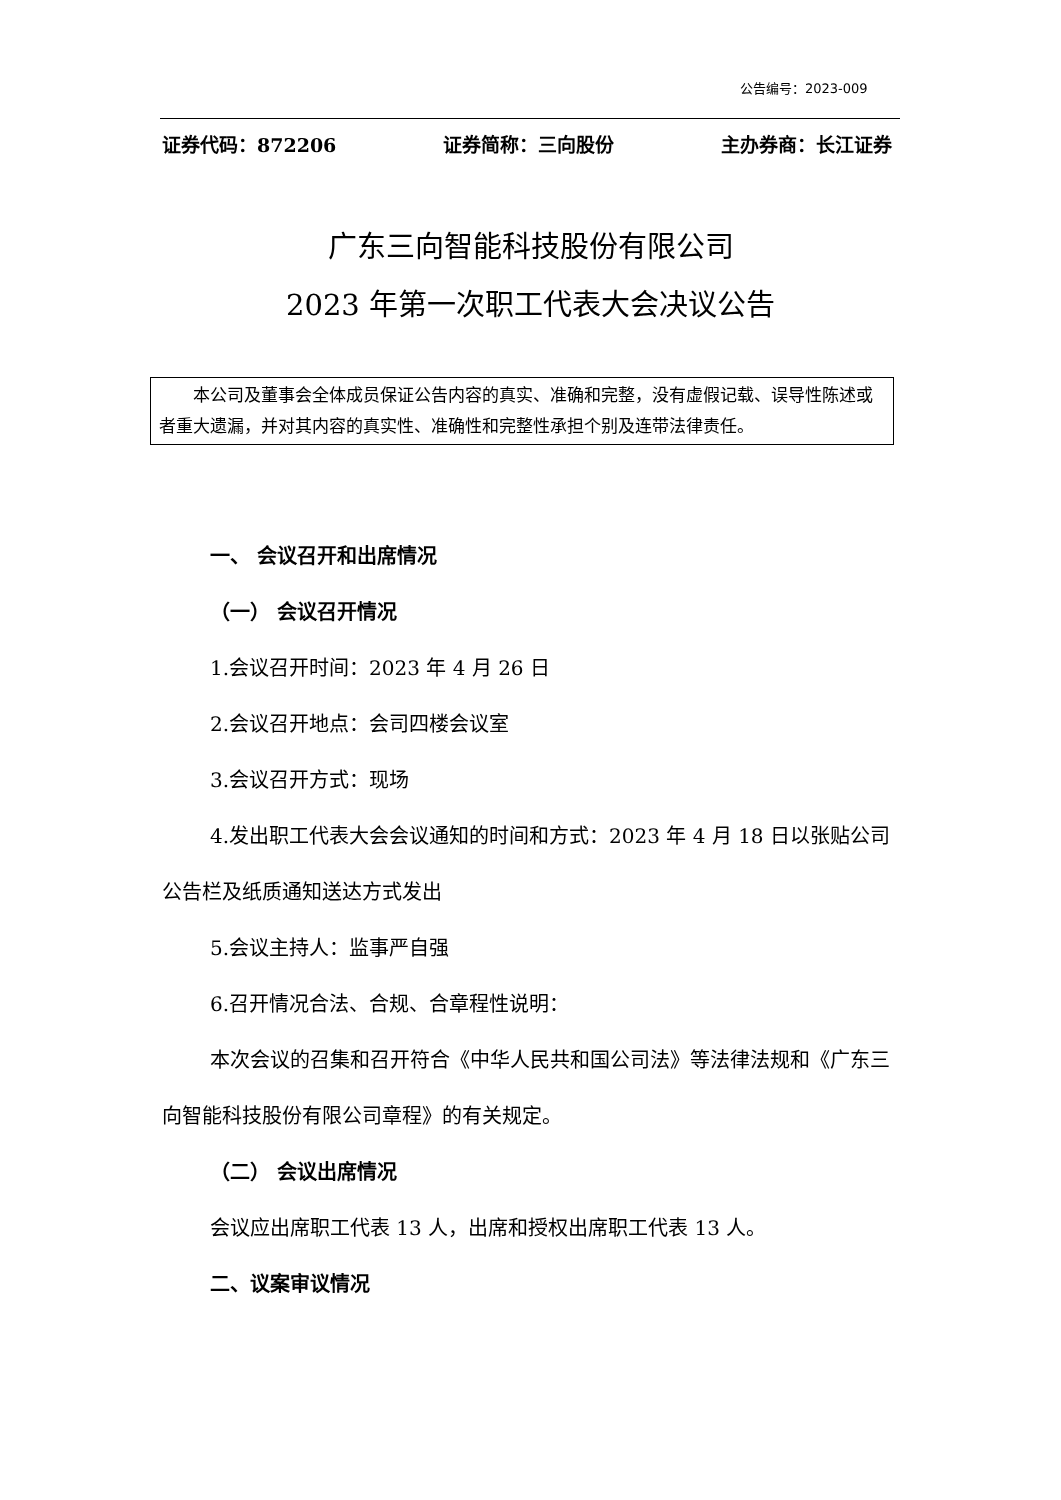公告编号：2023-009
证券代码：872206 证券简称：三向股份 主办券商：长江证券
广东三向智能科技股份有限公司
2023 年第一次职工代表大会决议公告
本公司及董事会全体成员保证公告内容的真实、准确和完整，没有虚假记载、误导性陈述或者重大遗漏，并对其内容的真实性、准确性和完整性承担个别及连带法律责任。
一、 会议召开和出席情况
（一） 会议召开情况
1.会议召开时间：2023 年 4 月 26 日
2.会议召开地点：会司四楼会议室
3.会议召开方式：现场
4.发出职工代表大会会议通知的时间和方式：2023 年 4 月 18 日以张贴公司公告栏及纸质通知送达方式发出
5.会议主持人：监事严自强
6.召开情况合法、合规、合章程性说明：
本次会议的召集和召开符合《中华人民共和国公司法》等法律法规和《广东三向智能科技股份有限公司章程》的有关规定。
（二） 会议出席情况
会议应出席职工代表 13 人，出席和授权出席职工代表 13 人。
二、议案审议情况